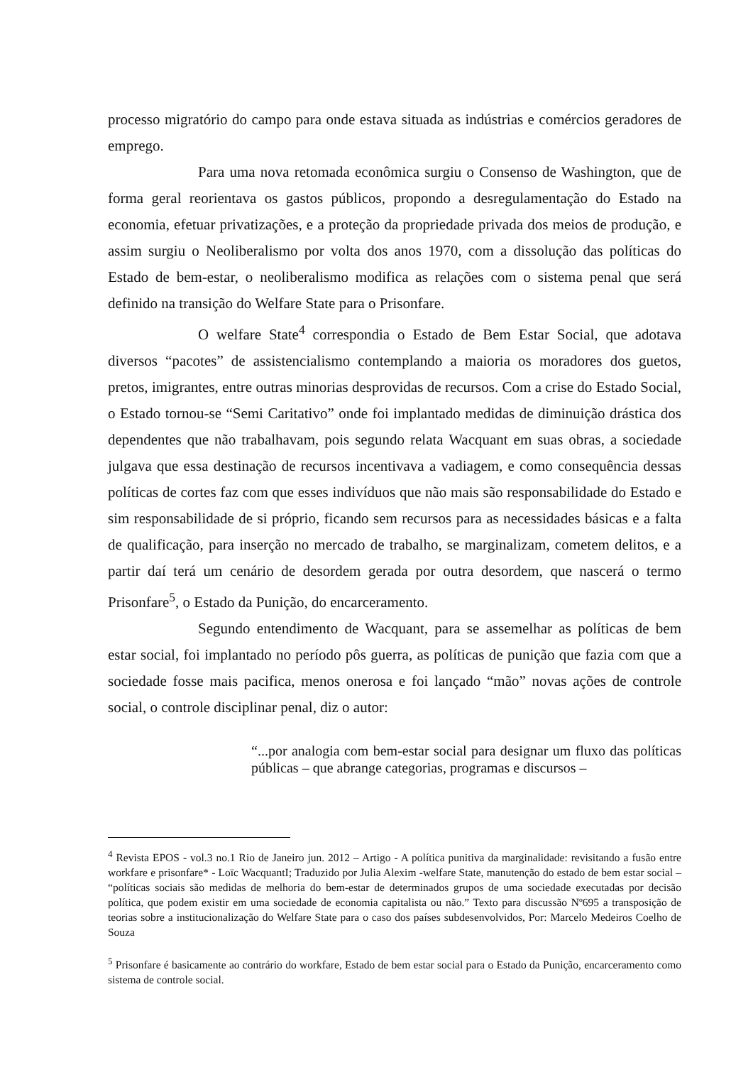processo migratório do campo para onde estava situada as indústrias e comércios geradores de emprego.
Para uma nova retomada econômica surgiu o Consenso de Washington, que de forma geral reorientava os gastos públicos, propondo a desregulamentação do Estado na economia, efetuar privatizações, e a proteção da propriedade privada dos meios de produção, e assim surgiu o Neoliberalismo por volta dos anos 1970, com a dissolução das políticas do Estado de bem-estar, o neoliberalismo modifica as relações com o sistema penal que será definido na transição do Welfare State para o Prisonfare.
O welfare State<sup>4</sup> correspondia o Estado de Bem Estar Social, que adotava diversos “pacotes” de assistencialismo contemplando a maioria os moradores dos guetos, pretos, imigrantes, entre outras minorias desprovidas de recursos. Com a crise do Estado Social, o Estado tornou-se “Semi Caritativo” onde foi implantado medidas de diminuição drástica dos dependentes que não trabalhavam, pois segundo relata Wacquant em suas obras, a sociedade julgava que essa destinação de recursos incentivava a vadiagem, e como consequência dessas políticas de cortes faz com que esses indivíduos que não mais são responsabilidade do Estado e sim responsabilidade de si próprio, ficando sem recursos para as necessidades básicas e a falta de qualificação, para inserção no mercado de trabalho, se marginalizam, cometem delitos, e a partir daí terá um cenário de desordem gerada por outra desordem, que nascerá o termo Prisonfare<sup>5</sup>, o Estado da Punição, do encarceramento.
Segundo entendimento de Wacquant, para se assemelhar as políticas de bem estar social, foi implantado no período pôs guerra, as políticas de punição que fazia com que a sociedade fosse mais pacifica, menos onerosa e foi lançado “mão” novas ações de controle social, o controle disciplinar penal, diz o autor:
“...por analogia com bem-estar social para designar um fluxo das políticas públicas – que abrange categorias, programas e discursos –
<sup>4</sup> Revista EPOS - vol.3 no.1 Rio de Janeiro jun. 2012 – Artigo - A política punitiva da marginalidade: revisitando a fusão entre workfare e prisonfare* - Loïc WacquantI; Traduzido por Julia Alexim -welfare State, manutenção do estado de bem estar social – “políticas sociais são medidas de melhoria do bem-estar de determinados grupos de uma sociedade executadas por decisão política, que podem existir em uma sociedade de economia capitalista ou não.” Texto para discussão Nº695 a transposição de teorias sobre a institucionalização do Welfare State para o caso dos países subdesenvolvidos, Por: Marcelo Medeiros Coelho de Souza
<sup>5</sup> Prisonfare é basicamente ao contrário do workfare, Estado de bem estar social para o Estado da Punição, encarceramento como sistema de controle social.